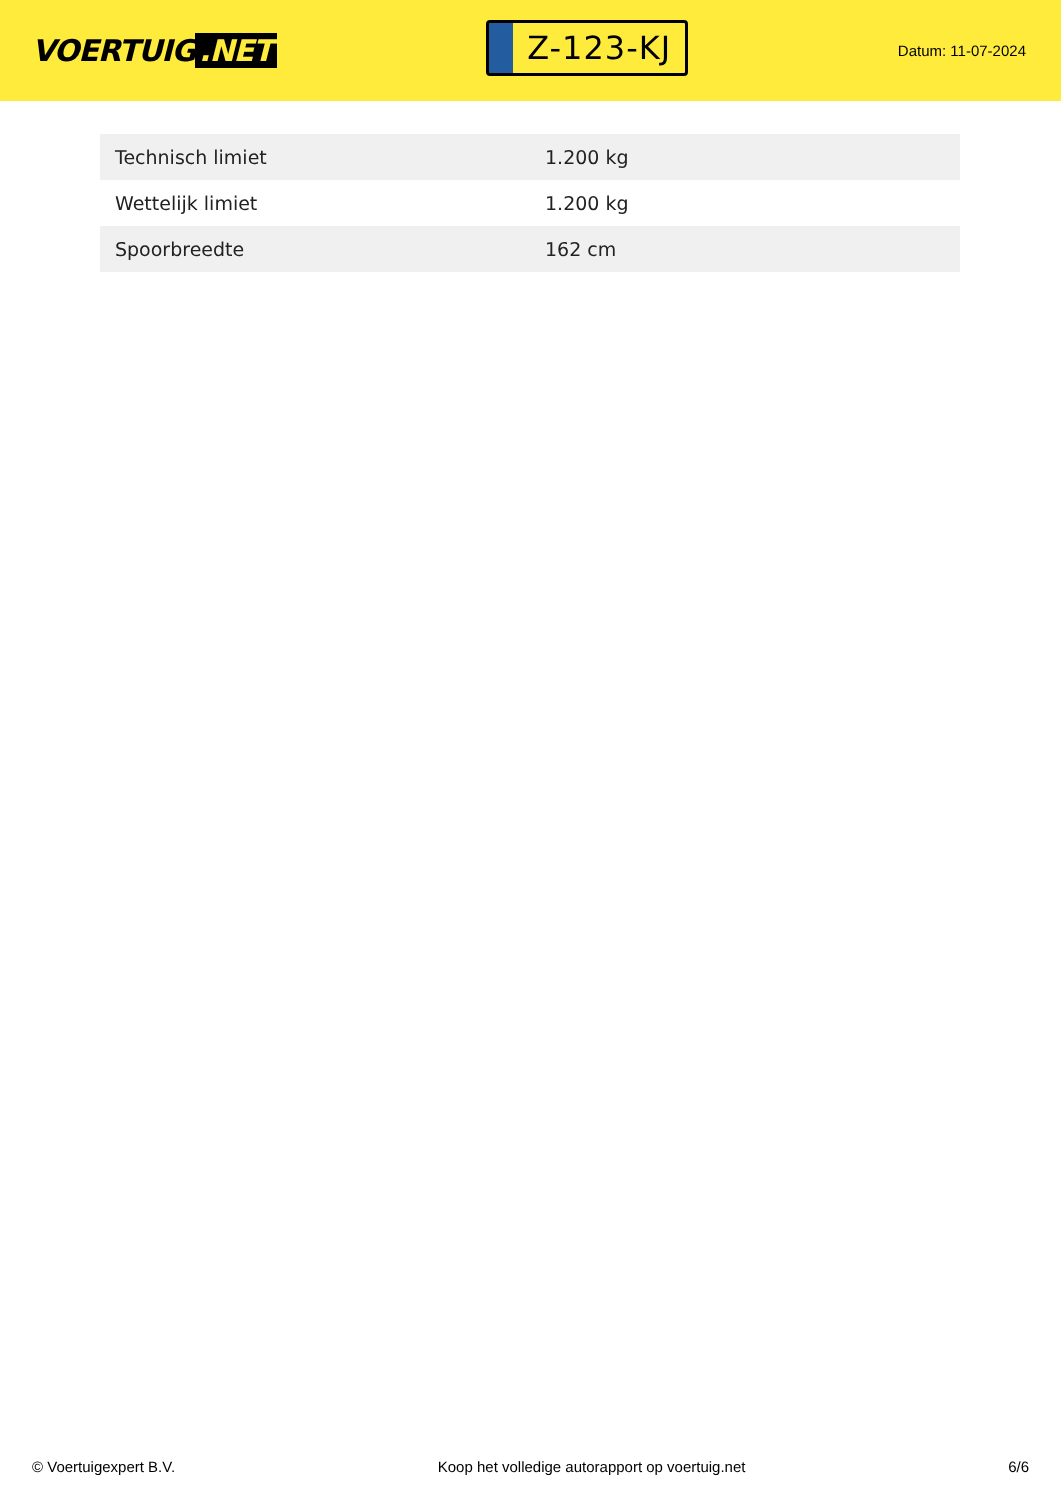VOERTUIG.NET
Z-123-KJ
Datum: 11-07-2024
| Technisch limiet | 1.200 kg |
| Wettelijk limiet | 1.200 kg |
| Spoorbreedte | 162 cm |
© Voertuigexpert B.V. Koop het volledige autorapport op voertuig.net 6/6